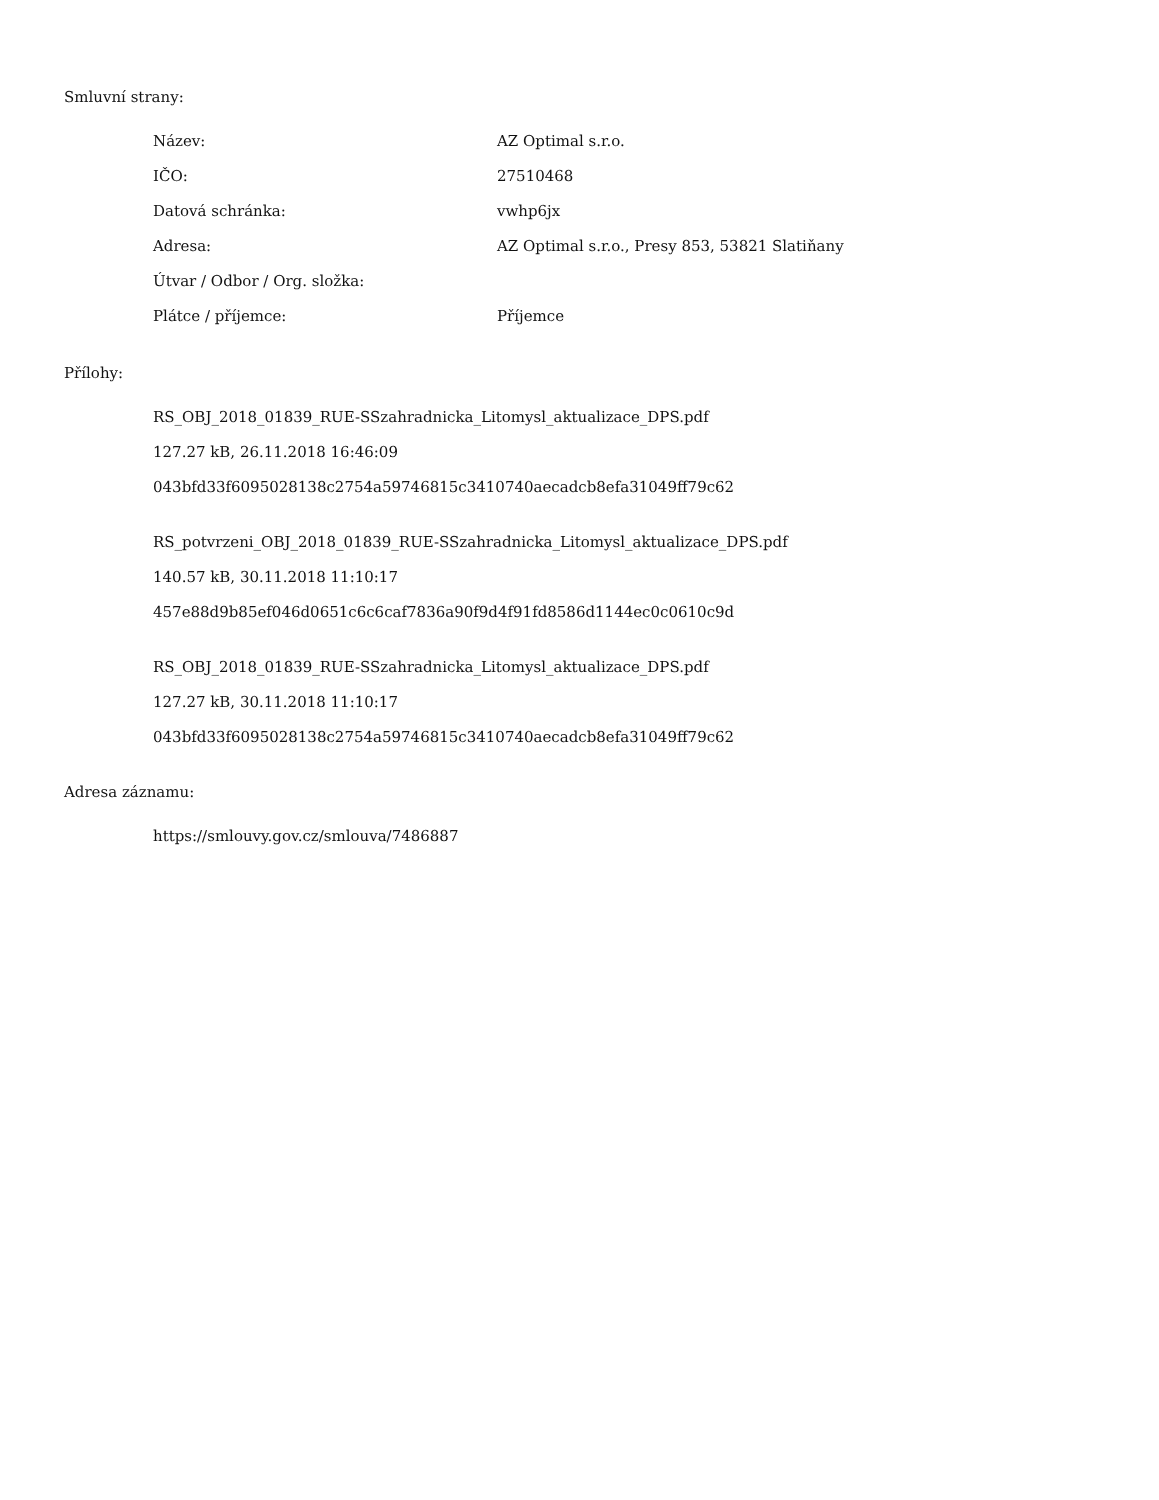Smluvní strany:
| Název: | AZ Optimal s.r.o. |
| IČO: | 27510468 |
| Datová schránka: | vwhp6jx |
| Adresa: | AZ Optimal s.r.o., Presy 853, 53821 Slatiňany |
| Útvar / Odbor / Org. složka: | |
| Plátce / příjemce: | Příjemce |
Přílohy:
RS_OBJ_2018_01839_RUE-SSzahradnicka_Litomysl_aktualizace_DPS.pdf
127.27 kB, 26.11.2018 16:46:09
043bfd33f6095028138c2754a59746815c3410740aecadcb8efa31049ff79c62
RS_potvrzeni_OBJ_2018_01839_RUE-SSzahradnicka_Litomysl_aktualizace_DPS.pdf
140.57 kB, 30.11.2018 11:10:17
457e88d9b85ef046d0651c6c6caf7836a90f9d4f91fd8586d1144ec0c0610c9d
RS_OBJ_2018_01839_RUE-SSzahradnicka_Litomysl_aktualizace_DPS.pdf
127.27 kB, 30.11.2018 11:10:17
043bfd33f6095028138c2754a59746815c3410740aecadcb8efa31049ff79c62
Adresa záznamu:
https://smlouvy.gov.cz/smlouva/7486887